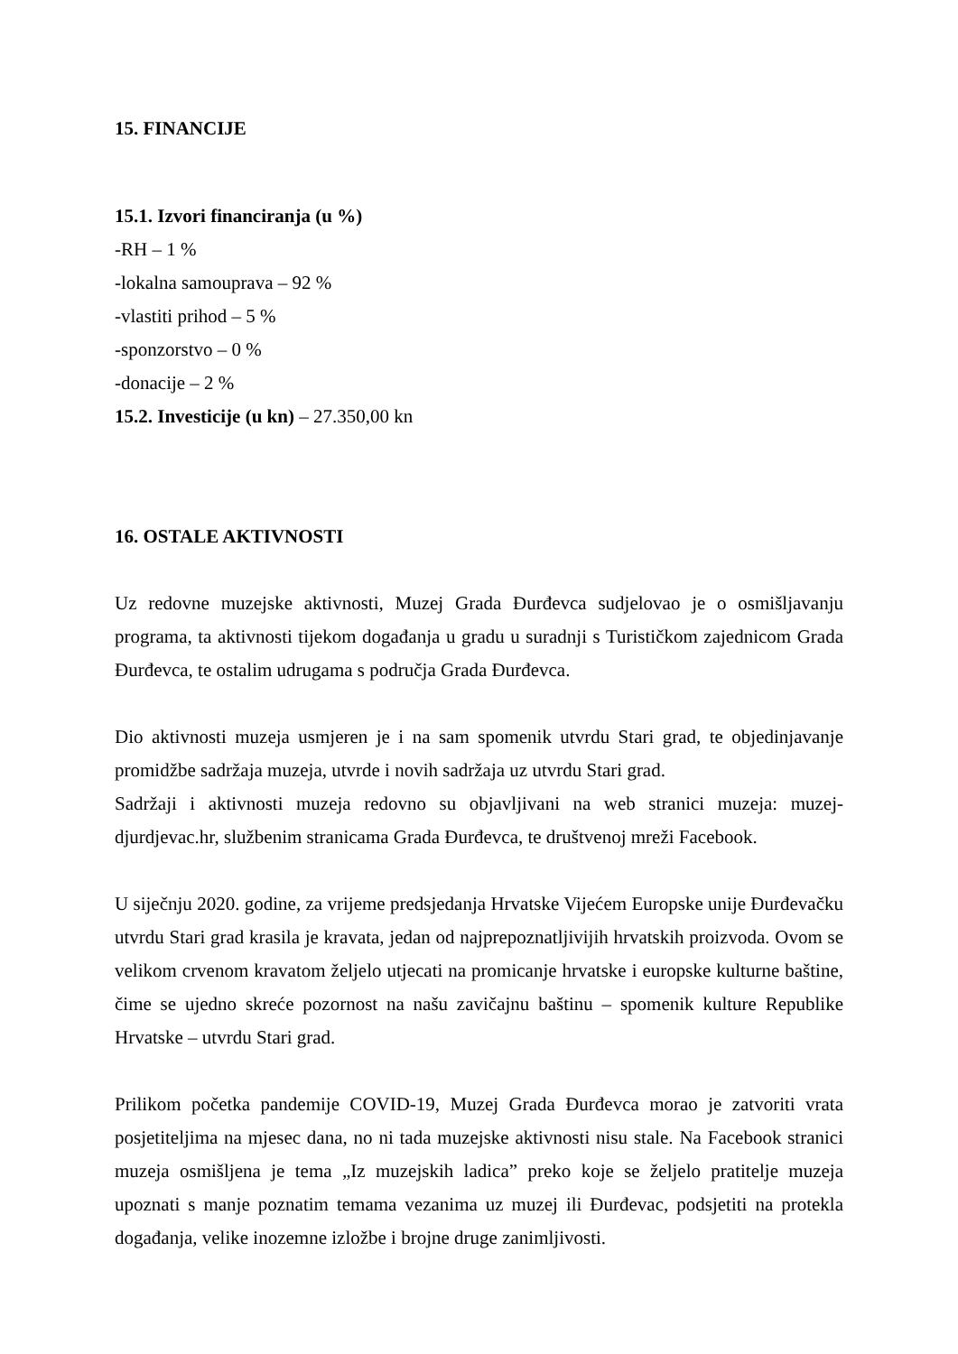15. FINANCIJE
15.1. Izvori financiranja (u %)
-RH – 1 %
-lokalna samouprava – 92 %
-vlastiti prihod – 5 %
-sponzorstvo – 0 %
-donacije – 2 %
15.2. Investicije (u kn) – 27.350,00 kn
16. OSTALE AKTIVNOSTI
Uz redovne muzejske aktivnosti, Muzej Grada Đurđevca sudjelovao je o osmišljavanju programa, ta aktivnosti tijekom događanja u gradu u suradnji s Turističkom zajednicom Grada Đurđevca, te ostalim udrugama s područja Grada Đurđevca.
Dio aktivnosti muzeja usmjeren je i na sam spomenik utvrdu Stari grad, te objedinjavanje promidžbe sadržaja muzeja, utvrde i novih sadržaja uz utvrdu Stari grad.
Sadržaji i aktivnosti muzeja redovno su objavljivani na web stranici muzeja: muzej-djurdjevac.hr, službenim stranicama Grada Đurđevca, te društvenoj mreži Facebook.
U siječnju 2020. godine, za vrijeme predsjedanja Hrvatske Vijećem Europske unije Đurđevačku utvrdu Stari grad krasila je kravata, jedan od najprepoznatljivijih hrvatskih proizvoda. Ovom se velikom crvenom kravatom željelo utjecati na promicanje hrvatske i europske kulturne baštine, čime se ujedno skreće pozornost na našu zavičajnu baštinu – spomenik kulture Republike Hrvatske – utvrdu Stari grad.
Prilikom početka pandemije COVID-19, Muzej Grada Đurđevca morao je zatvoriti vrata posjetiteljima na mjesec dana, no ni tada muzejske aktivnosti nisu stale. Na Facebook stranici muzeja osmišljena je tema „Iz muzejskih ladica” preko koje se željelo pratitelje muzeja upoznati s manje poznatim temama vezanima uz muzej ili Đurđevac, podsjetiti na protekla događanja, velike inozemne izložbe i brojne druge zanimljivosti.